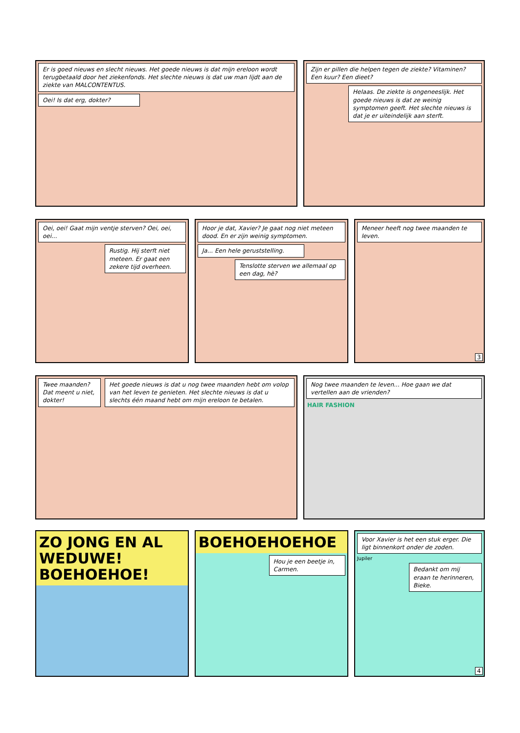Er is goed nieuws en slecht nieuws. Het goede nieuws is dat mijn ereloon wordt terugbetaald door het ziekenfonds. Het slechte nieuws is dat uw man lijdt aan de ziekte van MALCONTENTUS.
Oei! Is dat erg, dokter?
Zijn er pillen die helpen tegen de ziekte? Vitaminen? Een kuur? Een dieet?
Helaas. De ziekte is ongeneeslijk. Het goede nieuws is dat ze weinig symptomen geeft. Het slechte nieuws is dat je er uiteindelijk aan sterft.
Oei, oei! Gaat mijn ventje sterven? Oei, oei, oei...
Rustig. Hij sterft niet meteen. Er gaat een zekere tijd overheen.
Hoor je dat, Xavier? Je gaat nog niet meteen dood. En er zijn weinig symptomen.
Ja... Een hele geruststelling.
Tenslotte sterven we allemaal op een dag, hè?
Meneer heeft nog twee maanden te leven.
3
Twee maanden? Dat meent u niet, dokter!
Het goede nieuws is dat u nog twee maanden hebt om volop van het leven te genieten. Het slechte nieuws is dat u slechts één maand hebt om mijn ereloon te betalen.
Nog twee maanden te leven... Hoe gaan we dat vertellen aan de vrienden?
HAIR FASHION
ZO JONG EN AL WEDUWE! BOEHOEHOE!
BOEHOEHOEHOE
Hou je een beetje in, Carmen.
Voor Xavier is het een stuk erger. Die ligt binnenkort onder de zoden.
Jupiler
Bedankt om mij eraan te herinneren, Bieke.
4